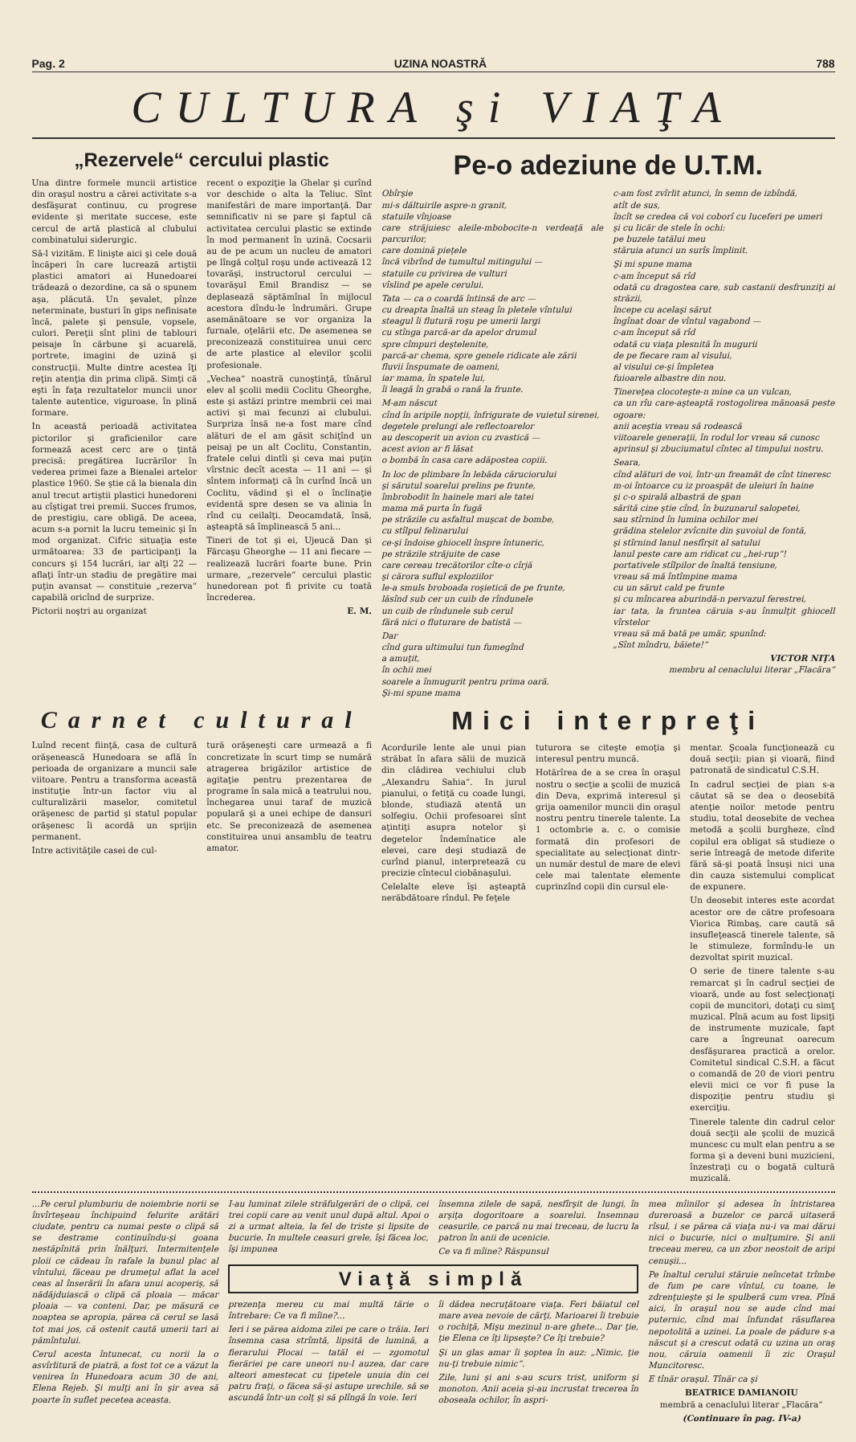Pag. 2 UZINA NOASTRĂ 788
CULTURA şi VIAŢA
„Rezervele“ cercului plastic
Una dintre formele muncii artistice din oraşul nostru a cărei activitate s-a desfăşurat continuu, cu progrese evidente şi meritate succese, este cercul de artă plastică al clubului combinatului siderurgic.
Să-l vizităm. E linişte aici şi cele două încăperi în care lucrează artiştii plastici amatori ai Hunedoarei trădează o dezordine, ca să o spunem aşa, plăcută. Un şevalet, pînze neterminate, busturi în gips nefinisate încă, palete şi pensule, vopsele, culori. Pereţii sînt plini de tablouri peisaje în cărbune şi acuarelă, portrete, imagini de uzină şi construcţii. Multe dintre acestea îţi reţin atenţia din prima clipă. Simţi că eşti în faţa rezultatelor muncii unor talente autentice, viguroase, în plină formare.
In această perioadă activitatea pictorilor şi graficienilor care formează acest cerc are o ţintă precisă: pregătirea lucrărilor în vederea primei faze a Bienalei artelor plastice 1960. Se ştie că la bienala din anul trecut artiştii plastici hunedoreni au cîştigat trei premii. Succes frumos, de prestigiu, care obligă. De aceea, acum s-a pornit la lucru temeinic şi în mod organizat. Cifric situaţia este următoarea: 33 de participanţi la concurs şi 154 lucrări, iar alţi 22 — aflaţi într-un stadiu de pregătire mai puţin avansat — constituie „rezerva“ capabilă oricînd de surprize.
Pictorii noştri au organizat
recent o expoziţie la Ghelar şi curînd vor deschide o alta la Teliuc. Sînt manifestări de mare importanţă. Dar semnificativ ni se pare şi faptul că activitatea cercului plastic se extinde în mod permanent în uzină. Cocsarii au de pe acum un nucleu de amatori pe lîngă colţul roşu unde activează 12 tovarăşi, instructorul cercului — tovarăşul Emil Brandisz — se deplasează săptămînal în mijlocul acestora dîndu-le îndrumări. Grupe asemănătoare se vor organiza la furnale, oţelării etc. De asemenea se preconizează constituirea unui cerc de arte plastice al elevilor şcolii profesionale.
„Vechea“ noastră cunoştinţă, tînărul elev al şcolii medii Coclitu Gheorghe, este şi astăzi printre membrii cei mai activi şi mai fecunzi ai clubului. Surpriza însă ne-a fost mare cînd alături de el am găsit schiţînd un peisaj pe un alt Coclitu, Constantin, fratele celui dintîi şi ceva mai puţin vîrstnic decît acesta — 11 ani — şi sîntem informaţi că în curînd încă un Coclitu, vădind şi el o înclinaţie evidentă spre desen se va alinia în rînd cu ceilalţi. Deocamdată, însă, aşteaptă să împlinească 5 ani...
Tineri de tot şi ei, Ujeucă Dan şi Fărcaşu Gheorghe — 11 ani fiecare — realizează lucrări foarte bune. Prin urmare, „rezervele“ cercului plastic hunedorean pot fi privite cu toată încrederea.
E. M.
Pe-o adeziune de U.T.M.
Obîrşie
mi-s dăltuirile aspre-n granit,
statuile vînjoase
care străjuiesc aleile-mbobocite-n verdeaţă ale parcurilor,
care domină pieţele
încă vibrînd de tumultul mitingului —
statuile cu privirea de vulturi
vîslind pe apele cerului.
Tata — ca o coardă întinsă de arc —
cu dreapta înaltă un steag în pletele vîntului
steagul îi flutură roşu pe umerii largi
cu stînga parcă-ar da apelor drumul
spre cîmpuri deştelenite,
parcă-ar chema, spre genele ridicate ale zării
fluvii înspumate de oameni,
iar mama, în spatele lui,
îi leagă în grabă o rană la frunte.
M-am născut
cînd în aripile nopţii, înfrigurate de vuietul sirenei,
degetele prelungi ale reflectoarelor
au descoperit un avion cu zvastică —
acest avion ar fi lăsat
o bombă în casa care adăpostea copiii.
In loc de plimbare în lebăda căruciorului
şi sărutul soarelui prelins pe frunte,
îmbrobodit în hainele mari ale tatei
mama mă purta în fugă
pe străzile cu asfaltul muşcat de bombe,
cu stîlpul felinarului
ce-şi îndoise ghiocell înspre întuneric,
pe străzile străjuite de case
care cereau trecătorilor cîte-o cîrjă
şi cărora suflul exploziilor
le-a smuls broboada roşietică de pe frunte,
lăsînd sub cer un cuib de rîndunele
un cuib de rîndunele sub cerul
fără nici o fluturare de batistă —
Dar
cînd gura ultimului tun fumegînd
a amuţit,
în ochii mei
soarele a înmugurit pentru prima oară.
Şi-mi spune mama
c-am fost zvîrlit atunci, în semn de izbîndă,
atît de sus,
încît se credea că voi coborî cu luceferi pe umeri
şi cu licăr de stele în ochi:
pe buzele tatălui meu
stăruia atunci un surîs împlinit.
Şi mi spune mama
c-am început să rîd
odată cu dragostea care, sub castanii desfrunziţi ai străzii,
începe cu acelaşi sărut
îngînat doar de vîntul vagabond —
c-am început să rîd
odată cu viaţa plesnită în mugurii
de pe fiecare ram al visului,
al visului ce-şi împletea
fuioarele albastre din nou.
Tinereţea clocoteşte-n mine ca un vulcan,
ca un rîu care-aşteaptă rostogolirea mănoasă peste ogoare:
anii aceştia vreau să rodească
viitoarele generaţii, în rodul lor vreau să cunosc
aprinsul şi zbuciumatul cîntec al timpului nostru.
Seara,
cînd alături de voi, într-un freamăt de cînt tineresc
m-oi întoarce cu iz proaspăt de uleiuri în haine
şi c-o spirală albastră de şpan
sărită cine ştie cînd, în buzunarul salopetei,
sau stîrnind în lumina ochilor mei
grădina stelelor zvîcnite din şuvoiul de fontă,
şi stîrnind lanul nesfîrşit al satului
lanul peste care am ridicat cu „hei-rup“!
portativele stîlpilor de înaltă tensiune,
vreau să mă întîmpine mama
cu un sărut cald pe frunte
şi cu mîncarea aburindă-n pervazul ferestrei,
iar tata, la fruntea căruia s-au înmulţit ghiocell vîrstelor
vreau să mă bată pe umăr, spunînd:
„Sînt mîndru, băiete!“
VICTOR NIŢA
membru al cenaclului literar „Flacăra“
Carnet cultural
Luînd recent fiinţă, casa de cultură orăşenească Hunedoara se află în perioada de organizare a muncii sale viitoare. Pentru a transforma această instituţie într-un factor viu al culturalizării maselor, comitetul orăşenesc de partid şi statul popular orăşenesc îi acordă un sprijin permanent.
Intre activităţile casei de cul-
tură orăşeneşti care urmează a fi concretizate în scurt timp se numără atragerea brigăzilor artistice de agitaţie pentru prezentarea de programe în sala mică a teatrului nou, închegarea unui taraf de muzică populară şi a unei echipe de dansuri etc. Se preconizează de asemenea constituirea unui ansamblu de teatru amator.
Mici interpreţi
Acordurile lente ale unui pian străbat în afara sălii de muzică din clădirea vechiului club „Alexandru Sahia“. In jurul pianului, o fetiţă cu coade lungi, blonde, studiază atentă un solfegiu. Ochii profesoarei sînt aţintiţi asupra notelor şi degetelor îndemînatice ale elevei, care deşi studiază de curînd pianul, interpretează cu precizie cîntecul ciobănaşului.
Celelalte eleve îşi aşteaptă nerăbdătoare rîndul. Pe feţele
tuturora se citeşte emoţia şi interesul pentru muncă.
Hotărîrea de a se crea în oraşul nostru o secţie a şcolii de muzică din Deva, exprimă interesul şi grija oamenilor muncii din oraşul nostru pentru tinerele talente. La 1 octombrie a. c. o comisie formată din profesori de specialitate au selecţionat dintr-un număr destul de mare de elevi cele mai talentate elemente cuprinzînd copii din cursul ele-
mentar. Şcoala funcţionează cu două secţii: pian şi vioară, fiind patronată de sindicatul C.S.H.
In cadrul secţiei de pian s-a căutat să se dea o deosebită atenţie noilor metode pentru studiu, total deosebite de vechea metodă a şcolii burgheze, cînd copilul era obligat să studieze o serie întreagă de metode diferite fără să-şi poată însuşi nici una din cauza sistemului complicat de expunere.
Un deosebit interes este acordat acestor ore de către profesoara Viorica Rimbaş, care caută să insufleţească tinerele talente, să le stimuleze, formîndu-le un dezvoltat spirit muzical.
O serie de tinere talente s-au remarcat şi în cadrul secţiei de vioară, unde au fost selecţionaţi copii de muncitori, dotaţi cu simţ muzical. Pînă acum au fost lipsiţi de instrumente muzicale, fapt care a îngreunat oarecum desfăşurarea practică a orelor. Comitetul sindical C.S.H. a făcut o comandă de 20 de viori pentru elevii mici ce vor fi puse la dispoziţie pentru studiu şi exerciţiu.
Tinerele talente din cadrul celor două secţii ale şcolii de muzică muncesc cu mult elan pentru a se forma şi a deveni buni muzicieni, înzestraţi cu o bogată cultură muzicală.
...Pe cerul plumburiu de noiembrie norii se învîrteşeau închipuind felurite arătări ciudate, pentru ca numai peste o clipă să se destrame continuîndu-şi goana nestăpînită prin înălţuri. Intermitenţele ploii ce cădeau în rafale la bunul plac al vîntului, făceau pe drumeţul aflat la acel ceas al înserării în afara unui acoperiş, să nădăjduiască o clipă că ploaia — măcar ploaia — va conteni. Dar, pe măsură ce noaptea se apropia, părea că cerul se lasă tot mai jos, că ostenit caută umerii tari ai pămîntului.
Cerul acesta întunecat, cu norii la o asvîrlitură de piatră, a fost tot ce a văzut la venirea în Hunedoara acum 30 de ani, Elena Rejeb. Şi mulţi ani în şir avea să poarte în suflet pecetea aceasta.
I-au luminat zilele străfulgerări de o clipă, cei trei copii care au venit unul după altul. Apoi o zi a urmat alteia, la fel de triste şi lipsite de bucurie. In multele ceasuri grele, îşi făcea loc, îşi impunea
însemna zilele de sapă, nesfîrşit de lungi, în arşiţa dogoritoare a soarelui. Insemnau ceasurile, ce parcă nu mai treceau, de lucru la patron în anii de ucenicie.
Ce va fi mîine? Răspunsul
Viaţă simplă
prezenţa mereu cu mai multă tărie o întrebare: Ce va fi mîine?...
Ieri i se părea aidoma zilei pe care o trăia. Ieri însemna casa strîmtă, lipsită de lumină, a fierarului Plocai — tatăl ei — zgomotul fierăriei pe care uneori nu-l auzea, dar care alteori amestecat cu ţipetele unuia din cei patru fraţi, o făcea să-şi astupe urechile, să se ascundă într-un colţ şi să plîngă în voie. Ieri
îi dădea necruţătoare viaţa. Feri băiatul cel mare avea nevoie de cărţi, Marioarei îi trebuie o rochiţă, Mişu mezinul n-are ghete... Dar ţie, ţie Elena ce îţi lipseşte? Ce îţi trebuie?
Şi un glas amar îi şoptea în auz: „Nimic, ţie nu-ţi trebuie nimic“.
Zile, luni şi ani s-au scurs trist, uniform şi monoton. Anii aceia şi-au incrustat trecerea în oboseala ochilor, în aspri-
mea mîinilor şi adesea în întristarea dureroasă a buzelor ce parcă uitaseră rîsul, i se părea că viaţa nu-i va mai dărui nici o bucurie, nici o mulţumire. Şi anii treceau mereu, ca un zbor neostoit de aripi cenuşii...
Pe înaltul cerului stăruie neîncetat trîmbe de fum pe care vîntul, cu toane, le zdrenţuieşte şi le spulberă cum vrea. Pînă aici, în oraşul nou se aude cînd mai puternic, cînd mai înfundat răsuflarea nepotolită a uzinei. La poale de pădure s-a născut şi a crescut odată cu uzina un oraş nou, căruia oamenii îi zic Oraşul Muncitoresc.
E tînăr oraşul. Tînăr ca şi
BEATRICE DAMIANOIU
membră a cenaclului literar „Flacăra“
(Continuare în pag. IV-a)